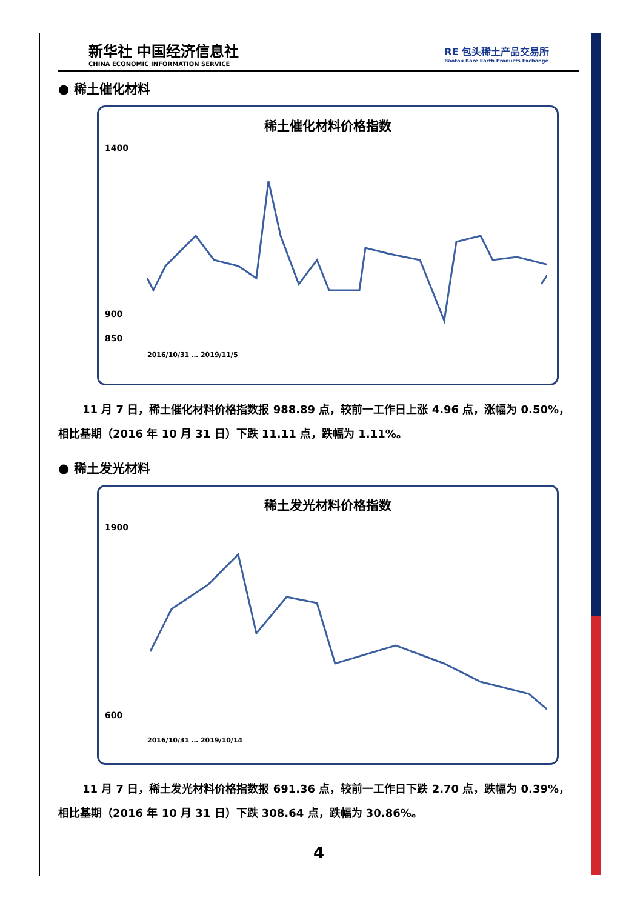新华社 中国经济信息社
CHINA ECONOMIC INFORMATION SERVICE
RE 包头稀土产品交易所
Baotou Rare Earth Products Exchange
● 稀土催化材料
稀土催化材料价格指数
1400
900
850
2016/10/31 … 2019/11/5
11 月 7 日，稀土催化材料价格指数报 988.89 点，较前一工作日上涨 4.96 点，涨幅为 0.50%，相比基期（2016 年 10 月 31 日）下跌 11.11 点，跌幅为 1.11%。
● 稀土发光材料
稀土发光材料价格指数
1900
600
2016/10/31 … 2019/10/14
11 月 7 日，稀土发光材料价格指数报 691.36 点，较前一工作日下跌 2.70 点，跌幅为 0.39%，相比基期（2016 年 10 月 31 日）下跌 308.64 点，跌幅为 30.86%。
4